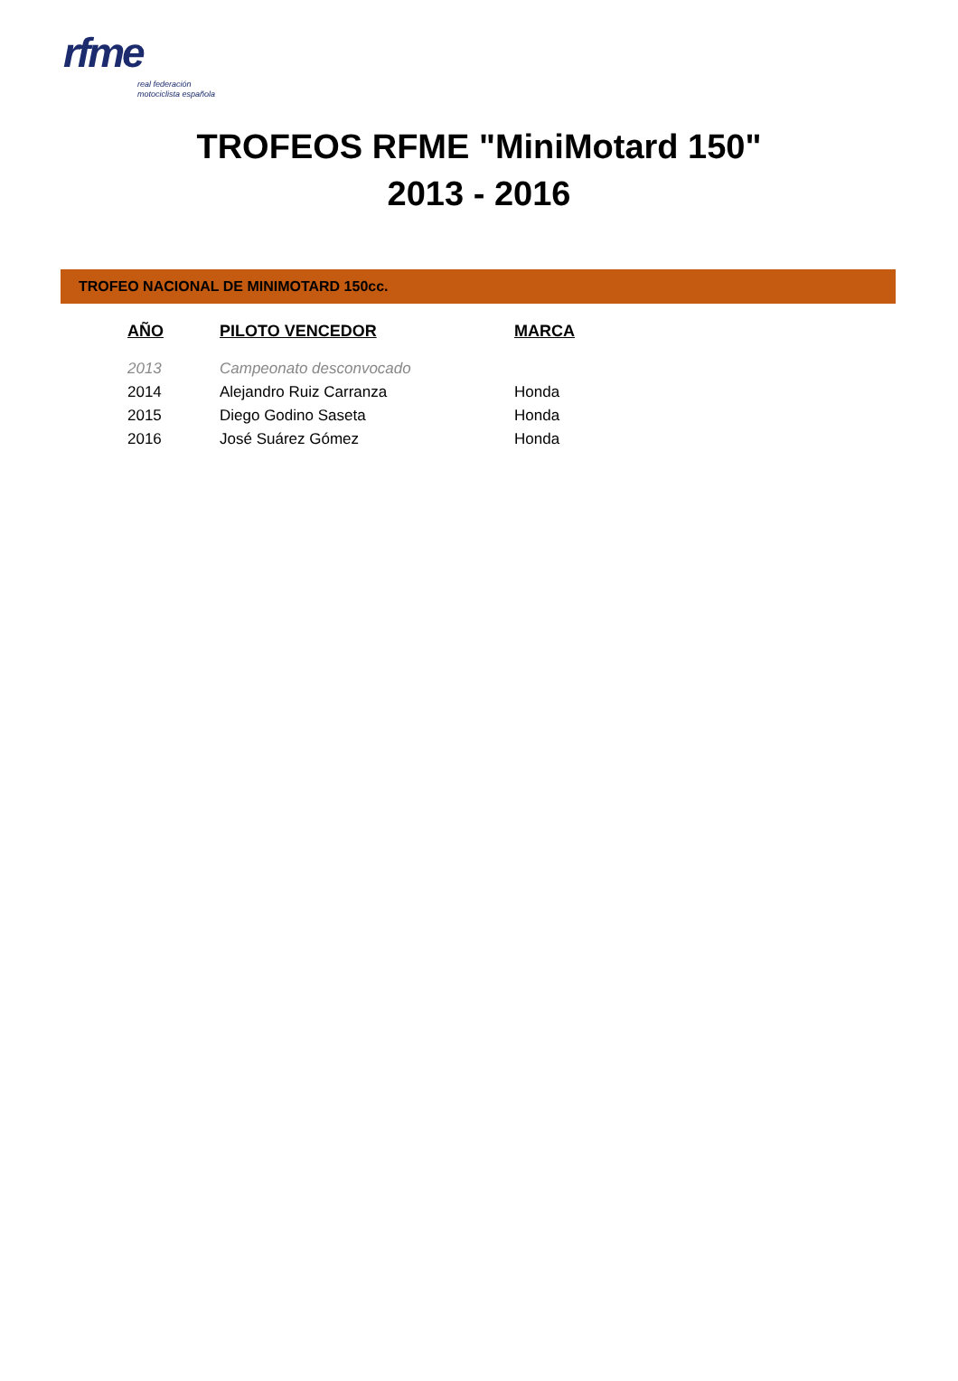rfme
real federación
motociclista española
TROFEOS RFME "MiniMotard 150"
2013 - 2016
TROFEO NACIONAL DE MINIMOTARD 150cc.
| AÑO | PILOTO VENCEDOR | MARCA |
| --- | --- | --- |
| 2013 | Campeonato desconvocado | |
| 2014 | Alejandro Ruiz Carranza | Honda |
| 2015 | Diego Godino Saseta | Honda |
| 2016 | José Suárez Gómez | Honda |